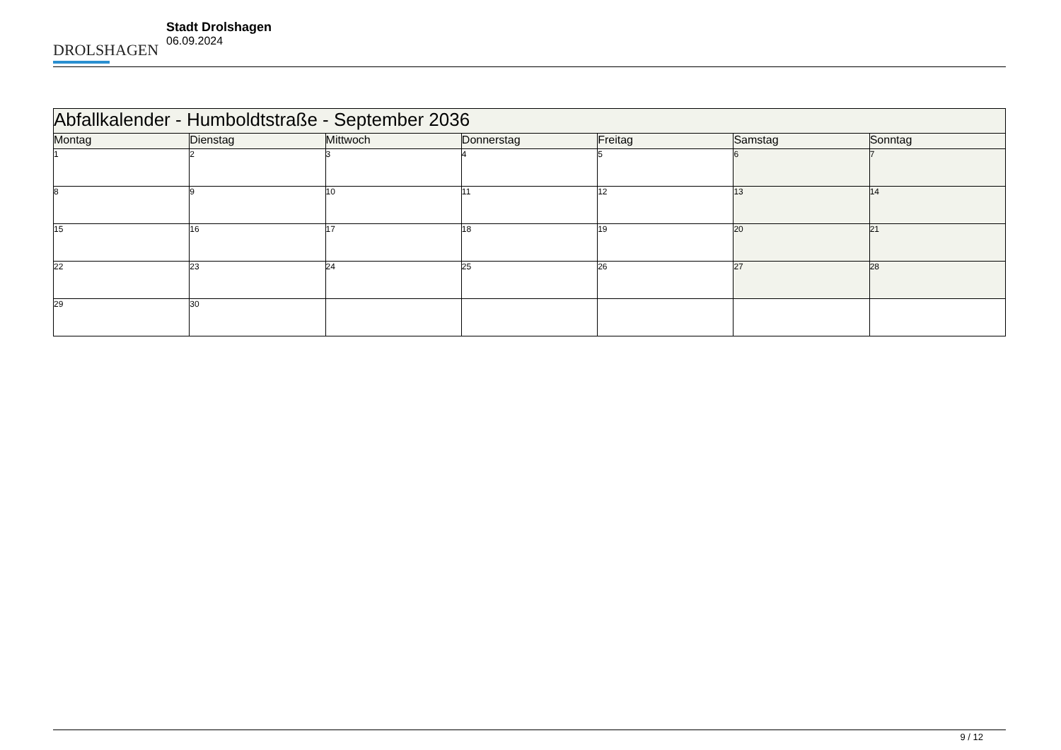DROLSHAGEN
Stadt Drolshagen
06.09.2024
| Abfallkalender - Humboldtstraße - September 2036 | | | | | | |
| Montag | Dienstag | Mittwoch | Donnerstag | Freitag | Samstag | Sonntag |
| 1 | 2 | 3 | 4 | 5 | 6 | 7 |
| 8 | 9 | 10 | 11 | 12 | 13 | 14 |
| 15 | 16 | 17 | 18 | 19 | 20 | 21 |
| 22 | 23 | 24 | 25 | 26 | 27 | 28 |
| 29 | 30 | | | | | |
9 / 12